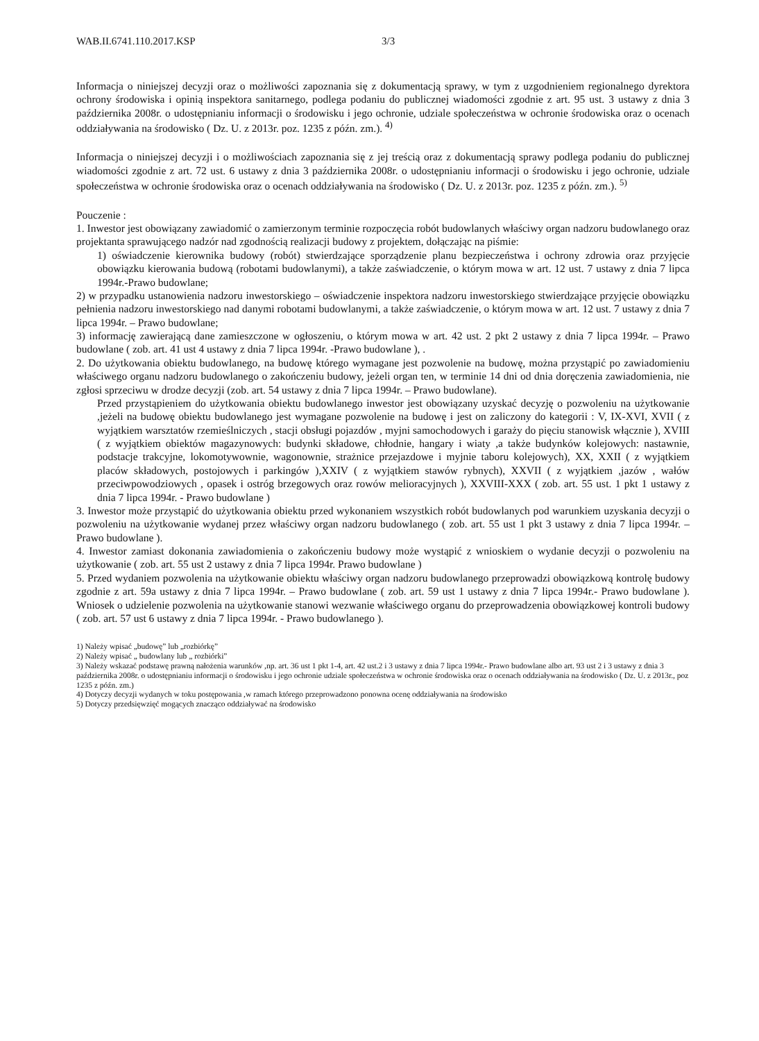WAB.II.6741.110.2017.KSP 3/3
Informacja o niniejszej decyzji oraz o możliwości zapoznania się z dokumentacją sprawy, w tym z uzgodnieniem regionalnego dyrektora ochrony środowiska i opinią inspektora sanitarnego, podlega podaniu do publicznej wiadomości zgodnie z art. 95 ust. 3 ustawy z dnia 3 października 2008r. o udostępnianiu informacji o środowisku i jego ochronie, udziale społeczeństwa w ochronie środowiska oraz o ocenach oddziaływania na środowisko ( Dz. U. z 2013r. poz. 1235 z późn. zm.). <sup>4)</sup>
Informacja o niniejszej decyzji i o możliwościach zapoznania się z jej treścią oraz z dokumentacją sprawy podlega podaniu do publicznej wiadomości zgodnie z art. 72 ust. 6 ustawy z dnia 3 października 2008r. o udostępnianiu informacji o środowisku i jego ochronie, udziale społeczeństwa w ochronie środowiska oraz o ocenach oddziaływania na środowisko ( Dz. U. z 2013r. poz. 1235 z późn. zm.). <sup>5)</sup>
Pouczenie :
1. Inwestor jest obowiązany zawiadomić o zamierzonym terminie rozpoczęcia robót budowlanych właściwy organ nadzoru budowlanego oraz projektanta sprawującego nadzór nad zgodnością realizacji budowy z projektem, dołączając na piśmie:
1) oświadczenie kierownika budowy (robót) stwierdzające sporządzenie planu bezpieczeństwa i ochrony zdrowia oraz przyjęcie obowiązku kierowania budową (robotami budowlanymi), a także zaświadczenie, o którym mowa w art. 12 ust. 7 ustawy z dnia 7 lipca 1994r.-Prawo budowlane;
2) w przypadku ustanowienia nadzoru inwestorskiego – oświadczenie inspektora nadzoru inwestorskiego stwierdzające przyjęcie obowiązku pełnienia nadzoru inwestorskiego nad danymi robotami budowlanymi, a także zaświadczenie, o którym mowa w art. 12 ust. 7 ustawy z dnia 7 lipca 1994r. – Prawo budowlane;
3) informację zawierającą dane zamieszczone w ogłoszeniu, o którym mowa w art. 42 ust. 2 pkt 2 ustawy z dnia 7 lipca 1994r. – Prawo budowlane ( zob. art. 41 ust 4 ustawy z dnia 7 lipca 1994r. -Prawo budowlane ), .
2. Do użytkowania obiektu budowlanego, na budowę którego wymagane jest pozwolenie na budowę, można przystąpić po zawiadomieniu właściwego organu nadzoru budowlanego o zakończeniu budowy, jeżeli organ ten, w terminie 14 dni od dnia doręczenia zawiadomienia, nie zgłosi sprzeciwu w drodze decyzji (zob. art. 54 ustawy z dnia 7 lipca 1994r. – Prawo budowlane).
Przed przystąpieniem do użytkowania obiektu budowlanego inwestor jest obowiązany uzyskać decyzję o pozwoleniu na użytkowanie ,jeżeli na budowę obiektu budowlanego jest wymagane pozwolenie na budowę i jest on zaliczony do kategorii : V, IX-XVI, XVII ( z wyjątkiem warsztatów rzemieślniczych , stacji obsługi pojazdów , myjni samochodowych i garaży do pięciu stanowisk włącznie ), XVIII ( z wyjątkiem obiektów magazynowych: budynki składowe, chłodnie, hangary i wiaty ,a także budynków kolejowych: nastawnie, podstacje trakcyjne, lokomotywownie, wagonownie, strażnice przejazdowe i myjnie taboru kolejowych), XX, XXII ( z wyjątkiem placów składowych, postojowych i parkingów ),XXIV ( z wyjątkiem stawów rybnych), XXVII ( z wyjątkiem ,jazów , wałów przeciwpowodziowych , opasek i ostróg brzegowych oraz rowów melioracyjnych ), XXVIII-XXX ( zob. art. 55 ust. 1 pkt 1 ustawy z dnia 7 lipca 1994r. - Prawo budowlane )
3. Inwestor może przystąpić do użytkowania obiektu przed wykonaniem wszystkich robót budowlanych pod warunkiem uzyskania decyzji o pozwoleniu na użytkowanie wydanej przez właściwy organ nadzoru budowlanego ( zob. art. 55 ust 1 pkt 3 ustawy z dnia 7 lipca 1994r. –Prawo budowlane ).
4. Inwestor zamiast dokonania zawiadomienia o zakończeniu budowy może wystąpić z wnioskiem o wydanie decyzji o pozwoleniu na użytkowanie ( zob. art. 55 ust 2 ustawy z dnia 7 lipca 1994r. Prawo budowlane )
5. Przed wydaniem pozwolenia na użytkowanie obiektu właściwy organ nadzoru budowlanego przeprowadzi obowiązkową kontrolę budowy zgodnie z art. 59a ustawy z dnia 7 lipca 1994r. – Prawo budowlane ( zob. art. 59 ust 1 ustawy z dnia 7 lipca 1994r.- Prawo budowlane ). Wniosek o udzielenie pozwolenia na użytkowanie stanowi wezwanie właściwego organu do przeprowadzenia obowiązkowej kontroli budowy ( zob. art. 57 ust 6 ustawy z dnia 7 lipca 1994r. - Prawo budowlanego ).
1) Należy wpisać „budowę” lub „rozbiórkę”
2) Należy wpisać „ budowlany lub „ rozbiórki”
3) Należy wskazać podstawę prawną nałożenia warunków ,np. art. 36 ust 1 pkt 1-4, art. 42 ust.2 i 3 ustawy z dnia 7 lipca 1994r.- Prawo budowlane albo art. 93 ust 2 i 3 ustawy z dnia 3 października 2008r. o udostępnianiu informacji o środowisku i jego ochronie udziale społeczeństwa w ochronie środowiska oraz o ocenach oddziaływania na środowisko ( Dz. U. z 2013r., poz 1235 z późn. zm.)
4) Dotyczy decyzji wydanych w toku postępowania ,w ramach którego przeprowadzono ponowna ocenę oddziaływania na środowisko
5) Dotyczy przedsięwzięć mogących znacząco oddziaływać na środowisko